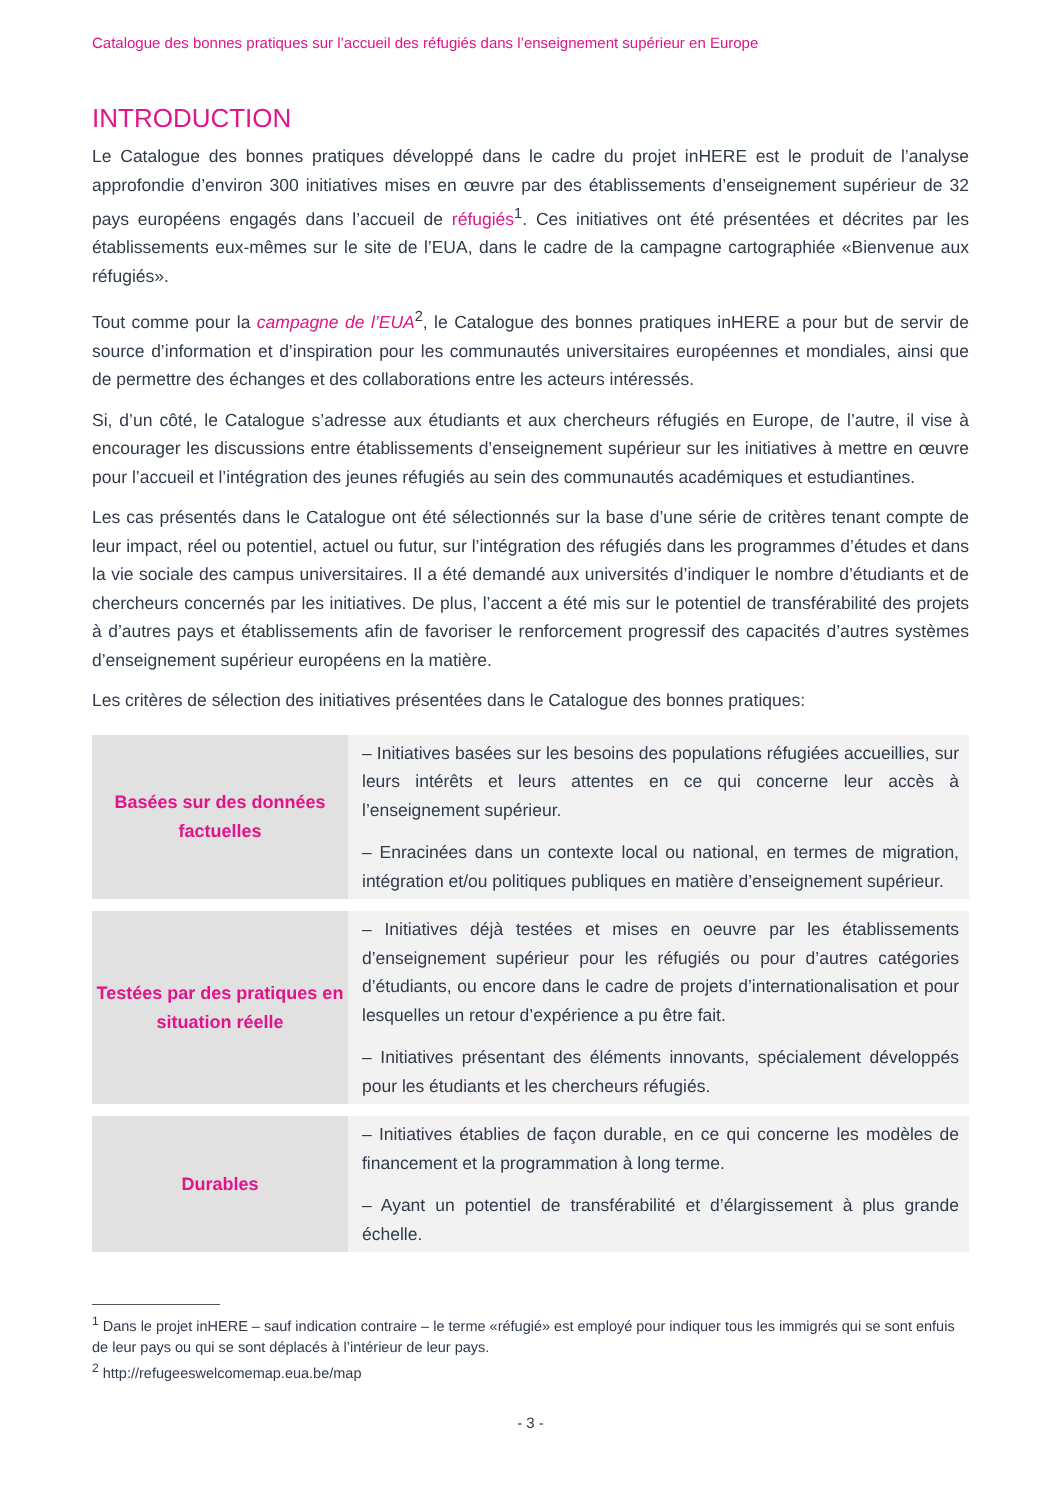Catalogue des bonnes pratiques sur l’accueil des réfugiés dans l’enseignement supérieur en Europe
INTRODUCTION
Le Catalogue des bonnes pratiques développé dans le cadre du projet inHERE est le produit de l’analyse approfondie d’environ 300 initiatives mises en œuvre par des établissements d’enseignement supérieur de 32 pays européens engagés dans l’accueil de réfugiés<sup>1</sup>. Ces initiatives ont été présentées et décrites par les établissements eux-mêmes sur le site de l’EUA, dans le cadre de la campagne cartographiée «Bienvenue aux réfugiés».
Tout comme pour la campagne de l’EUA<sup>2</sup>, le Catalogue des bonnes pratiques inHERE a pour but de servir de source d’information et d’inspiration pour les communautés universitaires européennes et mondiales, ainsi que de permettre des échanges et des collaborations entre les acteurs intéressés.
Si, d’un côté, le Catalogue s’adresse aux étudiants et aux chercheurs réfugiés en Europe, de l’autre, il vise à encourager les discussions entre établissements d’enseignement supérieur sur les initiatives à mettre en œuvre pour l’accueil et l’intégration des jeunes réfugiés au sein des communautés académiques et estudiantines.
Les cas présentés dans le Catalogue ont été sélectionnés sur la base d’une série de critères tenant compte de leur impact, réel ou potentiel, actuel ou futur, sur l’intégration des réfugiés dans les programmes d’études et dans la vie sociale des campus universitaires. Il a été demandé aux universités d’indiquer le nombre d’étudiants et de chercheurs concernés par les initiatives. De plus, l’accent a été mis sur le potentiel de transférabilité des projets à d’autres pays et établissements afin de favoriser le renforcement progressif des capacités d’autres systèmes d’enseignement supérieur européens en la matière.
Les critères de sélection des initiatives présentées dans le Catalogue des bonnes pratiques:
| Basées sur des données factuelles | – Initiatives basées sur les besoins des populations réfugiées accueillies, sur leurs intérêts et leurs attentes en ce qui concerne leur accès à l’enseignement supérieur. – Enracinées dans un contexte local ou national, en termes de migration, intégration et/ou politiques publiques en matière d’enseignement supérieur. |
| Testées par des pratiques en situation réelle | – Initiatives déjà testées et mises en oeuvre par les établissements d’enseignement supérieur pour les réfugiés ou pour d’autres catégories d’étudiants, ou encore dans le cadre de projets d’internationalisation et pour lesquelles un retour d’expérience a pu être fait. – Initiatives présentant des éléments innovants, spécialement développés pour les étudiants et les chercheurs réfugiés. |
| Durables | – Initiatives établies de façon durable, en ce qui concerne les modèles de financement et la programmation à long terme. – Ayant un potentiel de transférabilité et d’élargissement à plus grande échelle. |
<sup>1</sup> Dans le projet inHERE – sauf indication contraire – le terme «réfugié» est employé pour indiquer tous les immigrés qui se sont enfuis de leur pays ou qui se sont déplacés à l’intérieur de leur pays.
<sup>2</sup> http://refugeeswelcomemap.eua.be/map
- 3 -